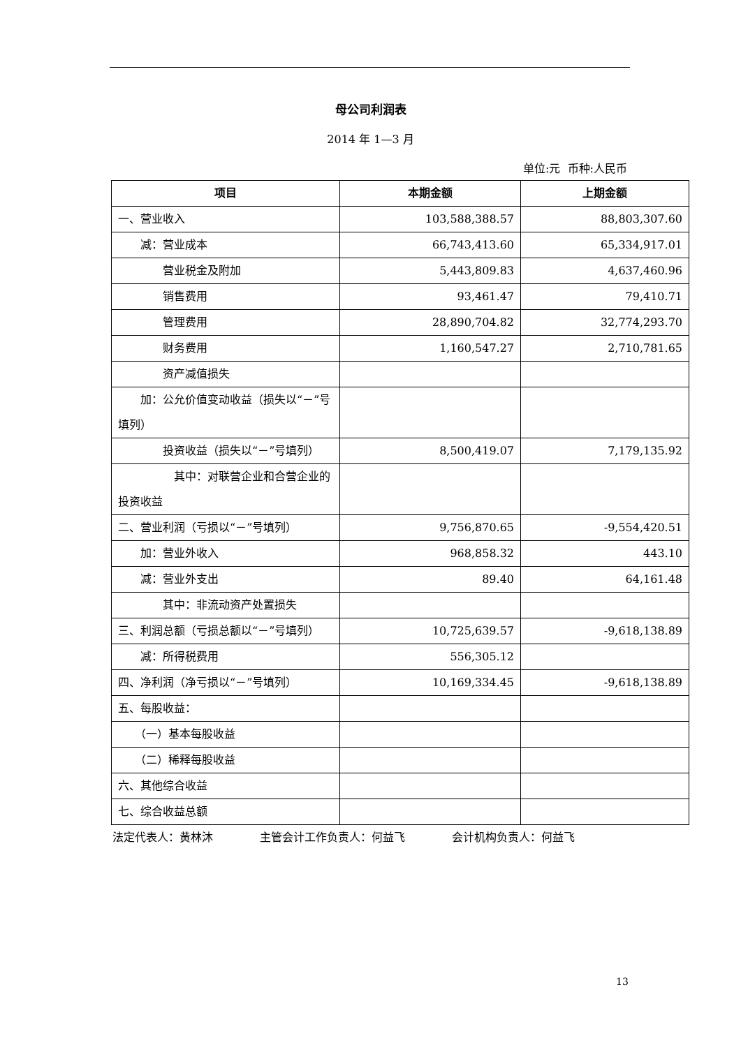母公司利润表
2014 年 1—3 月
单位:元 币种:人民币
| 项目 | 本期金额 | 上期金额 |
| --- | --- | --- |
| 一、营业收入 | 103,588,388.57 | 88,803,307.60 |
| 减：营业成本 | 66,743,413.60 | 65,334,917.01 |
| 营业税金及附加 | 5,443,809.83 | 4,637,460.96 |
| 销售费用 | 93,461.47 | 79,410.71 |
| 管理费用 | 28,890,704.82 | 32,774,293.70 |
| 财务费用 | 1,160,547.27 | 2,710,781.65 |
| 资产减值损失 | | |
| 加：公允价值变动收益（损失以“－”号填列） | | |
| 投资收益（损失以“－”号填列） | 8,500,419.07 | 7,179,135.92 |
| 其中：对联营企业和合营企业的投资收益 | | |
| 二、营业利润（亏损以“－”号填列） | 9,756,870.65 | -9,554,420.51 |
| 加：营业外收入 | 968,858.32 | 443.10 |
| 减：营业外支出 | 89.40 | 64,161.48 |
| 其中：非流动资产处置损失 | | |
| 三、利润总额（亏损总额以“－”号填列） | 10,725,639.57 | -9,618,138.89 |
| 减：所得税费用 | 556,305.12 | |
| 四、净利润（净亏损以“－”号填列） | 10,169,334.45 | -9,618,138.89 |
| 五、每股收益： | | |
| （一）基本每股收益 | | |
| （二）稀释每股收益 | | |
| 六、其他综合收益 | | |
| 七、综合收益总额 | | |
法定代表人：黄林沐 主管会计工作负责人：何益飞 会计机构负责人：何益飞
13